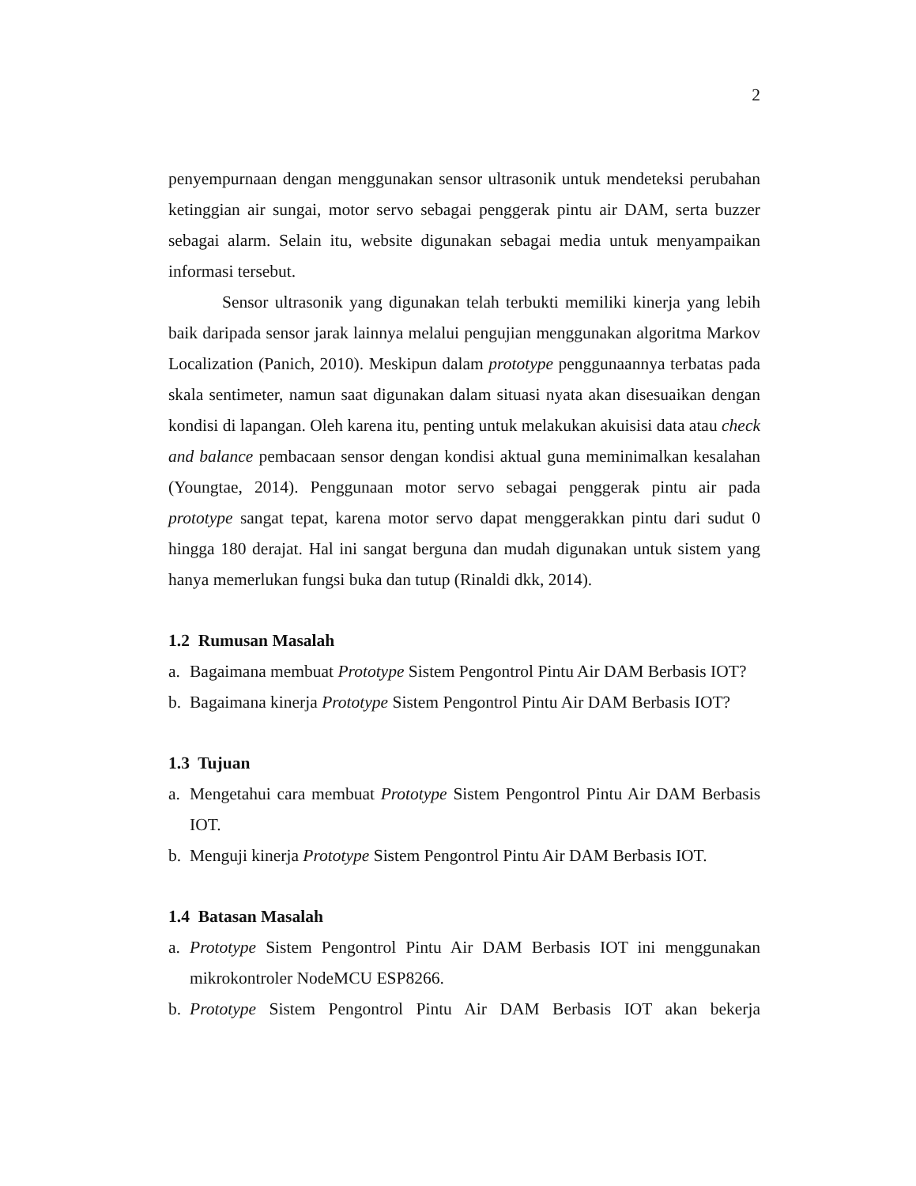2
penyempurnaan dengan menggunakan sensor ultrasonik untuk mendeteksi perubahan ketinggian air sungai, motor servo sebagai penggerak pintu air DAM, serta buzzer sebagai alarm. Selain itu, website digunakan sebagai media untuk menyampaikan informasi tersebut.
Sensor ultrasonik yang digunakan telah terbukti memiliki kinerja yang lebih baik daripada sensor jarak lainnya melalui pengujian menggunakan algoritma Markov Localization (Panich, 2010). Meskipun dalam prototype penggunaannya terbatas pada skala sentimeter, namun saat digunakan dalam situasi nyata akan disesuaikan dengan kondisi di lapangan. Oleh karena itu, penting untuk melakukan akuisisi data atau check and balance pembacaan sensor dengan kondisi aktual guna meminimalkan kesalahan (Youngtae, 2014). Penggunaan motor servo sebagai penggerak pintu air pada prototype sangat tepat, karena motor servo dapat menggerakkan pintu dari sudut 0 hingga 180 derajat. Hal ini sangat berguna dan mudah digunakan untuk sistem yang hanya memerlukan fungsi buka dan tutup (Rinaldi dkk, 2014).
1.2 Rumusan Masalah
a. Bagaimana membuat Prototype Sistem Pengontrol Pintu Air DAM Berbasis IOT?
b. Bagaimana kinerja Prototype Sistem Pengontrol Pintu Air DAM Berbasis IOT?
1.3 Tujuan
a. Mengetahui cara membuat Prototype Sistem Pengontrol Pintu Air DAM Berbasis IOT.
b. Menguji kinerja Prototype Sistem Pengontrol Pintu Air DAM Berbasis IOT.
1.4 Batasan Masalah
a. Prototype Sistem Pengontrol Pintu Air DAM Berbasis IOT ini menggunakan mikrokontroler NodeMCU ESP8266.
b. Prototype Sistem Pengontrol Pintu Air DAM Berbasis IOT akan bekerja